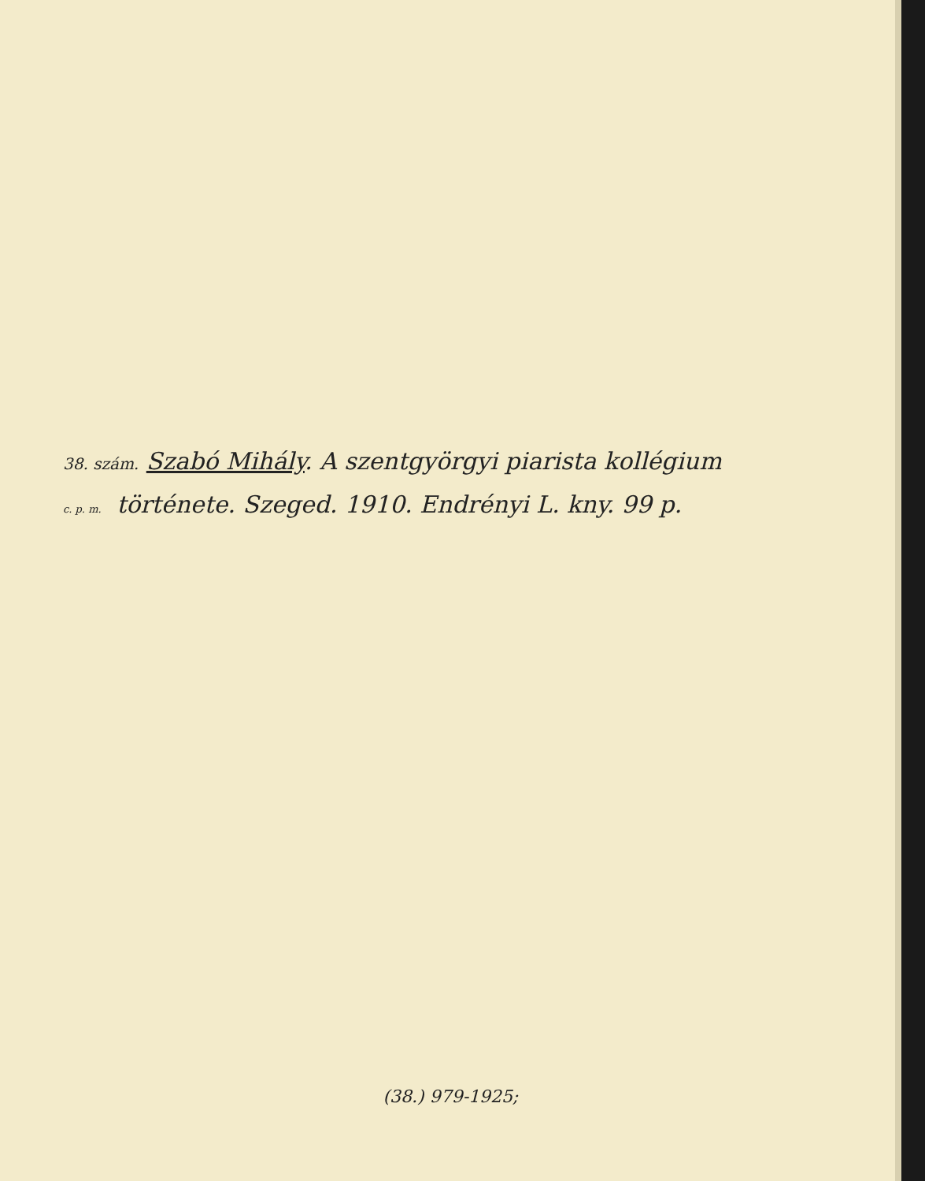38. szám. Szabó Mihály. A szentgyörgyi piarista kollégium
c. p. m. története. Szeged. 1910. Endrényi L. kny. 99 p.
(38.) 979-1925;